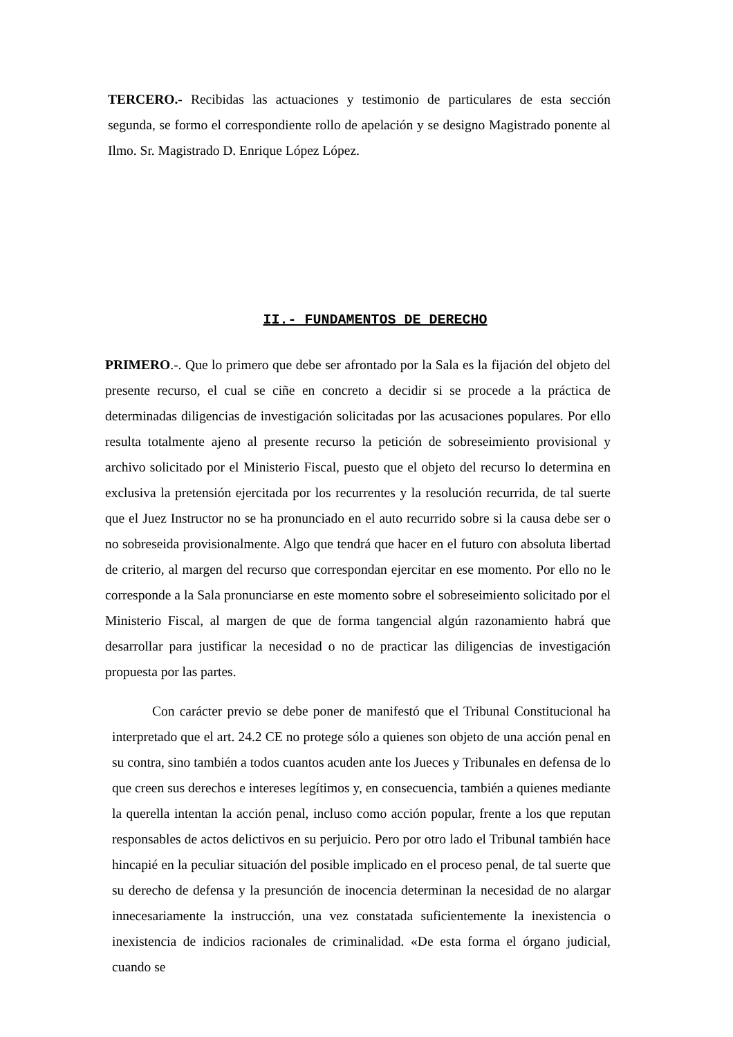TERCERO.- Recibidas las actuaciones y testimonio de particulares de esta sección segunda, se formo el correspondiente rollo de apelación y se designo Magistrado ponente al Ilmo. Sr. Magistrado D. Enrique López López.
II.- FUNDAMENTOS DE DERECHO
PRIMERO.-. Que lo primero que debe ser afrontado por la Sala es la fijación del objeto del presente recurso, el cual se ciñe en concreto a decidir si se procede a la práctica de determinadas diligencias de investigación solicitadas por las acusaciones populares. Por ello resulta totalmente ajeno al presente recurso la petición de sobreseimiento provisional y archivo solicitado por el Ministerio Fiscal, puesto que el objeto del recurso lo determina en exclusiva la pretensión ejercitada por los recurrentes y la resolución recurrida, de tal suerte que el Juez Instructor no se ha pronunciado en el auto recurrido sobre si la causa debe ser o no sobreseida provisionalmente. Algo que tendrá que hacer en el futuro con absoluta libertad de criterio, al margen del recurso que correspondan ejercitar en ese momento. Por ello no le corresponde a la Sala pronunciarse en este momento sobre el sobreseimiento solicitado por el Ministerio Fiscal, al margen de que de forma tangencial algún razonamiento habrá que desarrollar para justificar la necesidad o no de practicar las diligencias de investigación propuesta por las partes.
Con carácter previo se debe poner de manifestó que el Tribunal Constitucional ha interpretado que el art. 24.2 CE no protege sólo a quienes son objeto de una acción penal en su contra, sino también a todos cuantos acuden ante los Jueces y Tribunales en defensa de lo que creen sus derechos e intereses legítimos y, en consecuencia, también a quienes mediante la querella intentan la acción penal, incluso como acción popular, frente a los que reputan responsables de actos delictivos en su perjuicio. Pero por otro lado el Tribunal también hace hincapié en la peculiar situación del posible implicado en el proceso penal, de tal suerte que su derecho de defensa y la presunción de inocencia determinan la necesidad de no alargar innecesariamente la instrucción, una vez constatada suficientemente la inexistencia o inexistencia de indicios racionales de criminalidad. «De esta forma el órgano judicial, cuando se